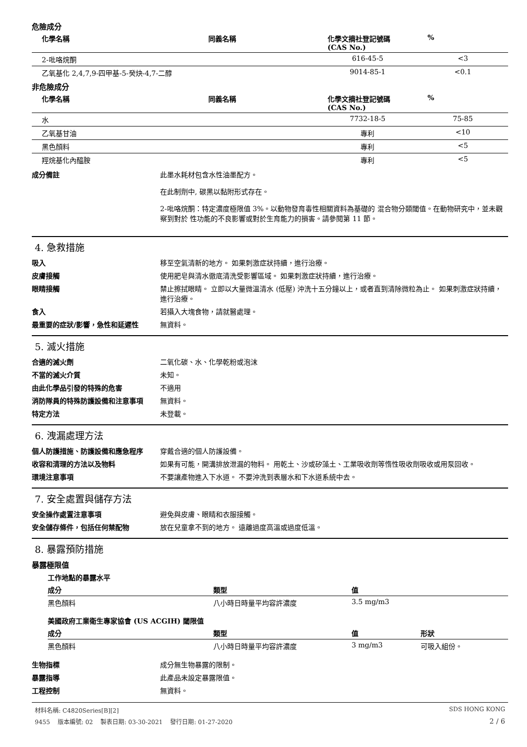危險成分
| 化學名稱 | 同義名稱 | 化學文摘社登記號碼(CAS No.) | % |
| --- | --- | --- | --- |
| 2-吡咯烷酮 | | 616-45-5 | <3 |
| 乙氧基化 2,4,7,9-四甲基-5-癸炔-4,7-二醇 | | 9014-85-1 | <0.1 |
非危險成分
| 化學名稱 | 同義名稱 | 化學文摘社登記號碼(CAS No.) | % |
| --- | --- | --- | --- |
| 水 | | 7732-18-5 | 75-85 |
| 乙氧基甘油 | | 專利 | <10 |
| 黑色顏料 | | 專利 | <5 |
| 羥烷基化內醯胺 | | 專利 | <5 |
成分備註 此墨水耗材包含水性油墨配方。
在此制劑中, 碳黑以黏附形式存在。
2-吡咯烷酮：特定濃度極限值 3%。以動物發育毒性相關資料為基礎的 混合物分類閾值。在動物研究中，並未觀察到對於 性功能的不良影響或對於生育能力的損害。請參閱第 11 節。
4. 急救措施
吸入 移至空氣清新的地方。 如果刺激症狀持續，進行治療。
皮膚接觸 使用肥皂與清水徹底清洗受影響區域。 如果刺激症狀持續，進行治療。
眼睛接觸 禁止擦拭眼睛。 立即以大量微溫清水 (低壓) 沖洗十五分鐘以上，或者直到清除微粒為止。 如果刺激症狀持續，進行治療。
食入 若攝入大塊食物，請就醫處理。
最重要的症狀/影響，急性和延遲性 無資料。
5. 滅火措施
合適的滅火劑 二氧化碳、水、化學乾粉或泡沫
不當的滅火介質 未知。
由此化學品引發的特殊的危害 不適用
消防隊員的特殊防護設備和注意事項 無資料。
特定方法 未登載。
6. 洩漏處理方法
個人防護措施、防護設備和應急程序 穿戴合適的個人防護設備。
收容和清理的方法以及物料 如果有可能，開溝排放泄漏的物料。 用乾土、沙或矽藻土、工業吸收劑等惰性吸收劑吸收或用泵回收。
環境注意事項 不要讓產物進入下水道。 不要沖洗到表層水和下水道系統中去。
7. 安全處置與儲存方法
安全操作處置注意事項 避免與皮膚、眼睛和衣服接觸。
安全儲存條件，包括任何禁配物 放在兒童拿不到的地方。 遠離過度高溫或過度低溫。
8. 暴露預防措施
暴露極限值
| 工作地點的暴露水平 | | |
| 成分 | 類型 | 值 |
| 黑色顏料 | 八小時日時量平均容許濃度 | 3.5 mg/m3 |
| 美國政府工業衛生專家協會 (US ACGIH) 閾限值 | | | |
| 成分 | 類型 | 值 | 形狀 |
| 黑色顏料 | 八小時日時量平均容許濃度 | 3 mg/m3 | 可吸入組份。 |
生物指標 成分無生物暴露的限制。
暴露指導 此產品未設定暴露限值。
工程控制 無資料。
材料名稱: C4820Series[B][2] SDS HONG KONG
9455 版本編號: 02 製表日期: 03-30-2021 發行日期: 01-27-2020 2 / 6